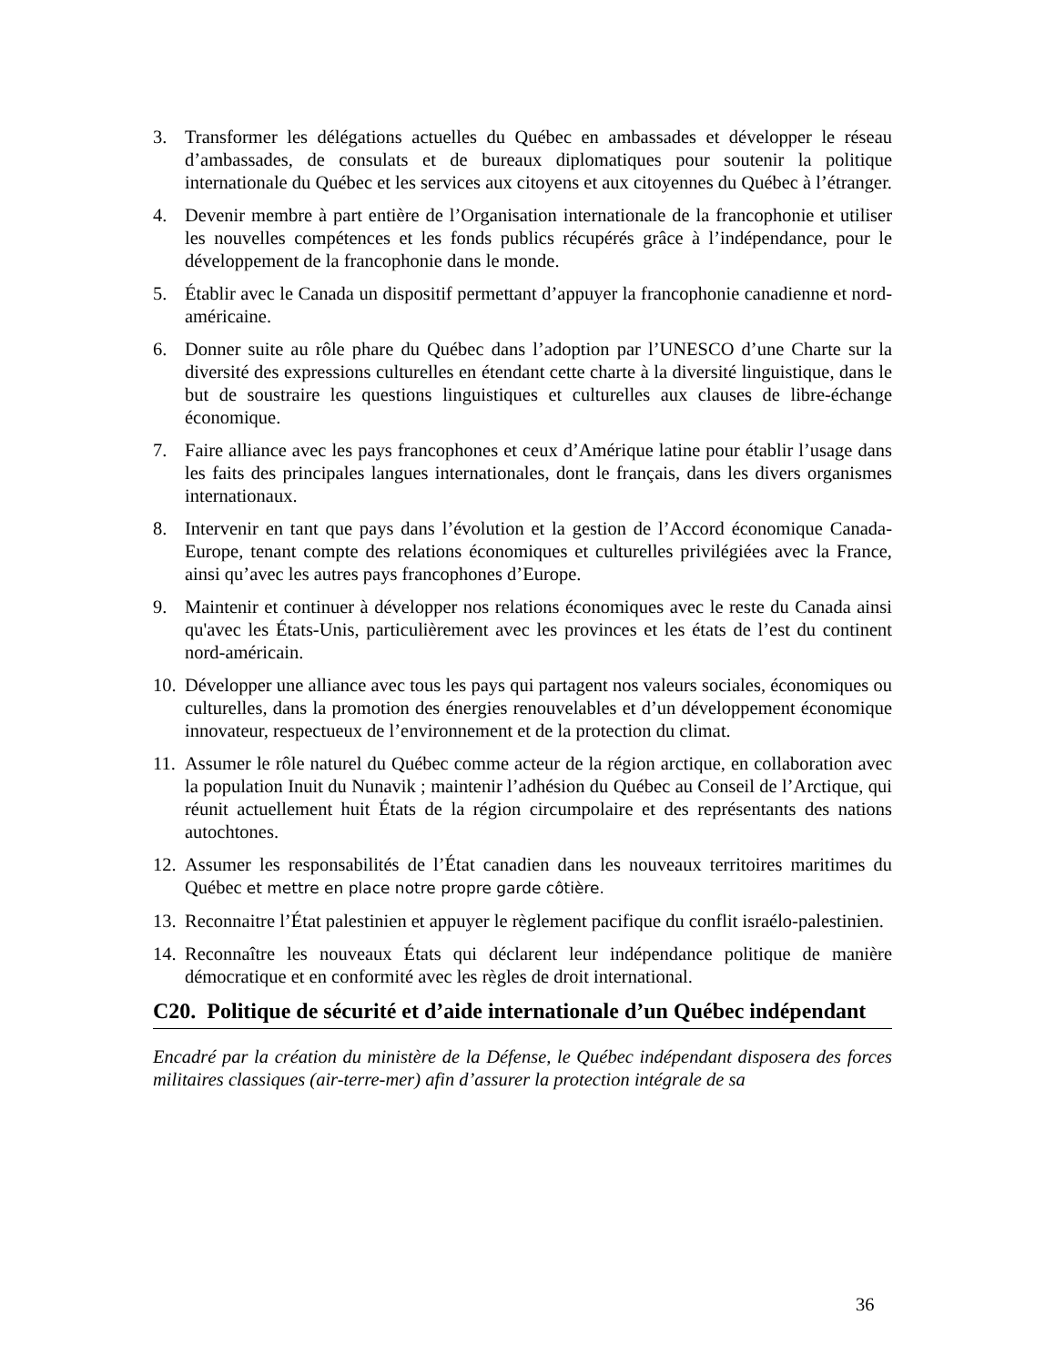3. Transformer les délégations actuelles du Québec en ambassades et développer le réseau d’ambassades, de consulats et de bureaux diplomatiques pour soutenir la politique internationale du Québec et les services aux citoyens et aux citoyennes du Québec à l’étranger.
4. Devenir membre à part entière de l’Organisation internationale de la francophonie et utiliser les nouvelles compétences et les fonds publics récupérés grâce à l’indépendance, pour le développement de la francophonie dans le monde.
5. Établir avec le Canada un dispositif permettant d’appuyer la francophonie canadienne et nord-américaine.
6. Donner suite au rôle phare du Québec dans l’adoption par l’UNESCO d’une Charte sur la diversité des expressions culturelles en étendant cette charte à la diversité linguistique, dans le but de soustraire les questions linguistiques et culturelles aux clauses de libre-échange économique.
7. Faire alliance avec les pays francophones et ceux d’Amérique latine pour établir l’usage dans les faits des principales langues internationales, dont le français, dans les divers organismes internationaux.
8. Intervenir en tant que pays dans l’évolution et la gestion de l’Accord économique Canada-Europe, tenant compte des relations économiques et culturelles privilégiées avec la France, ainsi qu’avec les autres pays francophones d’Europe.
9. Maintenir et continuer à développer nos relations économiques avec le reste du Canada ainsi qu'avec les États-Unis, particulièrement avec les provinces et les états de l’est du continent nord-américain.
10. Développer une alliance avec tous les pays qui partagent nos valeurs sociales, économiques ou culturelles, dans la promotion des énergies renouvelables et d’un développement économique innovateur, respectueux de l’environnement et de la protection du climat.
11. Assumer le rôle naturel du Québec comme acteur de la région arctique, en collaboration avec la population Inuit du Nunavik ; maintenir l’adhésion du Québec au Conseil de l’Arctique, qui réunit actuellement huit États de la région circumpolaire et des représentants des nations autochtones.
12. Assumer les responsabilités de l’État canadien dans les nouveaux territoires maritimes du Québec et mettre en place notre propre garde côtière.
13. Reconnaitre l’État palestinien et appuyer le règlement pacifique du conflit israélo-palestinien.
14. Reconnaître les nouveaux États qui déclarent leur indépendance politique de manière démocratique et en conformité avec les règles de droit international.
C20. Politique de sécurité et d’aide internationale d’un Québec indépendant
Encadré par la création du ministère de la Défense, le Québec indépendant disposera des forces militaires classiques (air-terre-mer) afin d’assurer la protection intégrale de sa
36